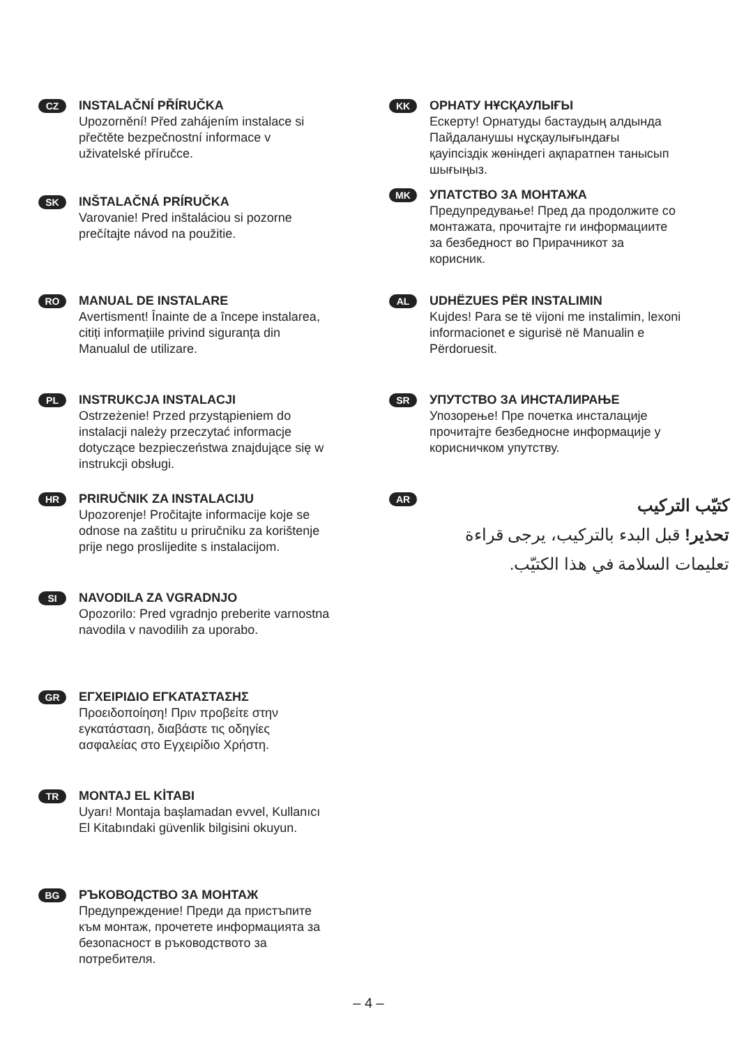CZ
INSTALAČNÍ PŘÍRUČKA
Upozornění! Před zahájením instalace si
přečtěte bezpečnostní informace v
uživatelské příručce.
SK
INŠTALAČNÁ PRÍRUČKA
Varovanie! Pred inštaláciou si pozorne
prečítajte návod na použitie.
RO
MANUAL DE INSTALARE
Avertisment! Înainte de a începe instalarea,
citiți informațiile privind siguranța din
Manualul de utilizare.
PL
INSTRUKCJA INSTALACJI
Ostrzeżenie! Przed przystąpieniem do
instalacji należy przeczytać informacje
dotyczące bezpieczeństwa znajdujące się w
instrukcji obsługi.
HR
PRIRUČNIK ZA INSTALACIJU
Upozorenje! Pročitajte informacije koje se
odnose na zaštitu u priručniku za korištenje
prije nego proslijedite s instalacijom.
SI
NAVODILA ZA VGRADNJO
Opozorilo: Pred vgradnjo preberite varnostna
navodila v navodilih za uporabo.
GR
ΕΓΧΕΙΡΙΔΙΟ ΕΓΚΑΤΑΣΤΑΣΗΣ
Προειδοποίηση! Πριν προβείτε στην
εγκατάσταση, διαβάστε τις οδηγίες
ασφαλείας στο Εγχειρίδιο Χρήστη.
TR
MONTAJ EL KİTABI
Uyarı! Montaja başlamadan evvel, Kullanıcı
El Kitabındaki güvenlik bilgisini okuyun.
BG
РЪКОВОДСТВО ЗА МОНТАЖ
Предупреждение! Преди да пристъпите
към монтаж, прочетете информацията за
безопасност в ръководството за
потребителя.
KK
ОРНАТУ НҰСҚАУЛЫҒЫ
Ескерту! Орнатуды бастаудың алдында
Пайдаланушы нұсқаулығындағы
қауіпсіздік жөніндегі ақпаратпен танысып
шығыңыз.
MK
УПАТСТВО ЗА МОНТАЖА
Предупредување! Пред да продолжите со
монтажата, прочитајте ги информациите
за безбедност во Прирачникот за
корисник.
AL
UDHËZUES PËR INSTALIMIN
Kujdes! Para se të vijoni me instalimin, lexoni
informacionet e sigurisë në Manualin e
Përdoruesit.
SR
УПУТСТВО ЗА ИНСТАЛИРАЊЕ
Упозорење! Пре почетка инсталације
прочитајте безбедносне информације у
корисничком упутству.
AR
كتيّب التركيب
تحذير! قبل البدء بالتركيب، يرجى قراءة
تعليمات السلامة في هذا الكتيّب.
– 4 –